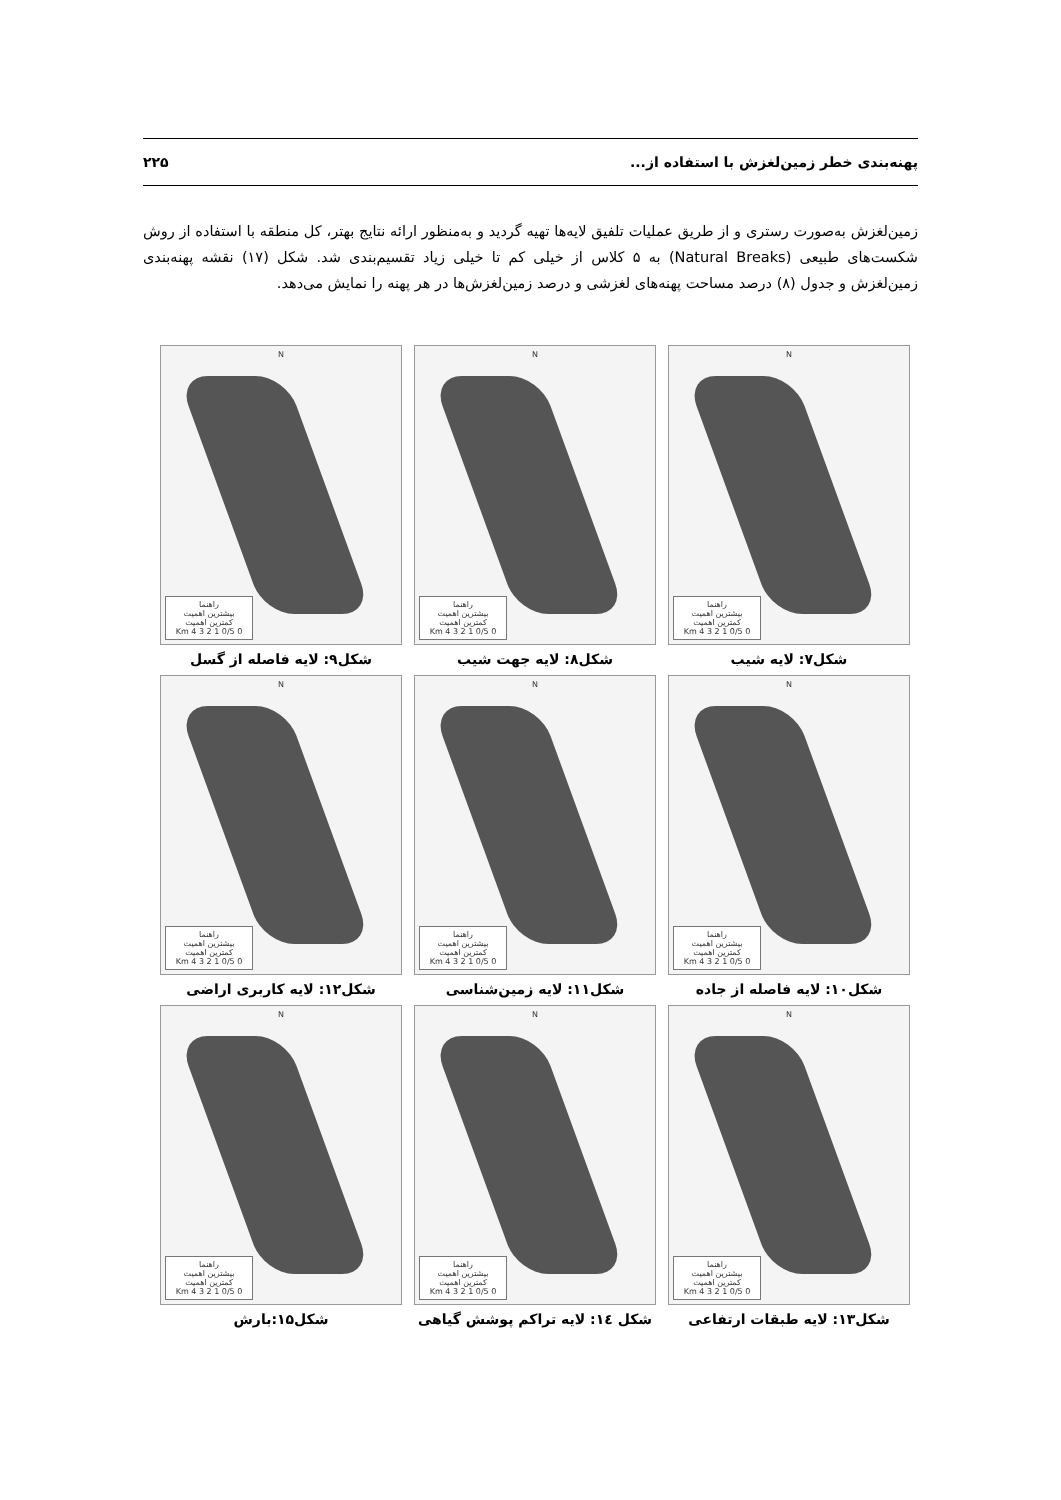پهنه‌بندی خطر زمین‌لغزش با استفاده از... ۲۲۵
زمین‌لغزش به‌صورت رستری و از طریق عملیات تلفیق لایه‌ها تهیه گردید و به‌منظور ارائه نتایج بهتر، کل منطقه با استفاده از روش شکست‌های طبیعی (Natural Breaks) به ۵ کلاس از خیلی کم تا خیلی زیاد تقسیم‌بندی شد. شکل (۱۷) نقشه پهنه‌بندی زمین‌لغزش و جدول (۸) درصد مساحت پهنه‌های لغزشی و درصد زمین‌لغزش‌ها در هر پهنه را نمایش می‌دهد.
N
راهنما
بیشترین اهمیت
کمترین اهمیت
0 0/5 1 2 3 4 Km
شکل۷: لایه شیب
N
راهنما
بیشترین اهمیت
کمترین اهمیت
0 0/5 1 2 3 4 Km
شکل۸: لایه جهت شیب
N
راهنما
بیشترین اهمیت
کمترین اهمیت
0 0/5 1 2 3 4 Km
شکل۹: لایه فاصله از گسل
N
راهنما
بیشترین اهمیت
کمترین اهمیت
0 0/5 1 2 3 4 Km
شکل۱۰: لایه فاصله از جاده
N
راهنما
بیشترین اهمیت
کمترین اهمیت
0 0/5 1 2 3 4 Km
شکل۱۱: لایه زمین‌شناسی
N
راهنما
بیشترین اهمیت
کمترین اهمیت
0 0/5 1 2 3 4 Km
شکل۱۲: لایه کاربری اراضی
N
راهنما
بیشترین اهمیت
کمترین اهمیت
0 0/5 1 2 3 4 Km
شکل۱۳: لایه طبقات ارتفاعی
N
راهنما
بیشترین اهمیت
کمترین اهمیت
0 0/5 1 2 3 4 Km
شکل ۱٤: لایه تراکم پوشش گیاهی
N
راهنما
بیشترین اهمیت
کمترین اهمیت
0 0/5 1 2 3 4 Km
شکل۱۵:بارش